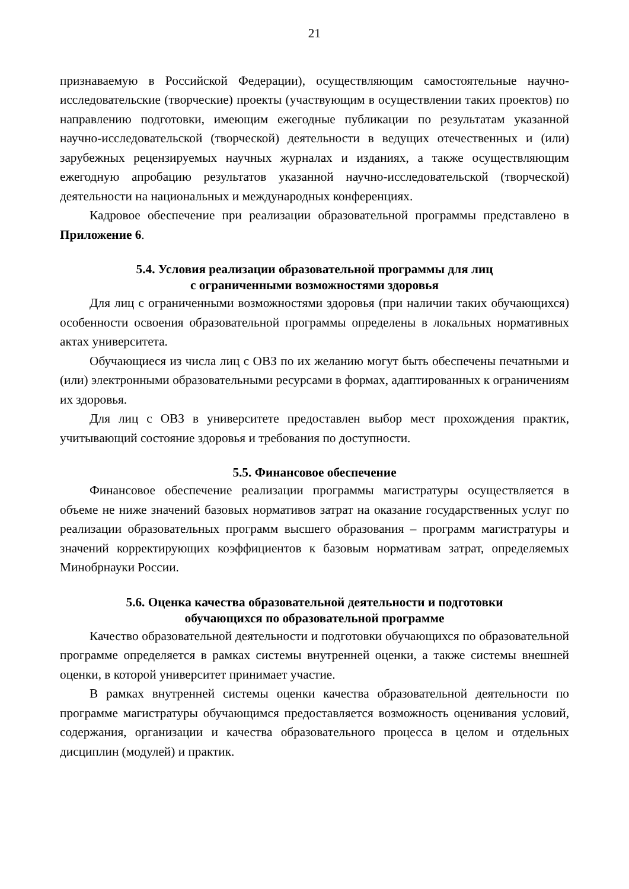21
признаваемую в Российской Федерации), осуществляющим самостоятельные научно-исследовательские (творческие) проекты (участвующим в осуществлении таких проектов) по направлению подготовки, имеющим ежегодные публикации по результатам указанной научно-исследовательской (творческой) деятельности в ведущих отечественных и (или) зарубежных рецензируемых научных журналах и изданиях, а также осуществляющим ежегодную апробацию результатов указанной научно-исследовательской (творческой) деятельности на национальных и международных конференциях.
Кадровое обеспечение при реализации образовательной программы представлено в Приложение 6.
5.4. Условия реализации образовательной программы для лиц
с ограниченными возможностями здоровья
Для лиц с ограниченными возможностями здоровья (при наличии таких обучающихся) особенности освоения образовательной программы определены в локальных нормативных актах университета.
Обучающиеся из числа лиц с ОВЗ по их желанию могут быть обеспечены печатными и (или) электронными образовательными ресурсами в формах, адаптированных к ограничениям их здоровья.
Для лиц с ОВЗ в университете предоставлен выбор мест прохождения практик, учитывающий состояние здоровья и требования по доступности.
5.5. Финансовое обеспечение
Финансовое обеспечение реализации программы магистратуры осуществляется в объеме не ниже значений базовых нормативов затрат на оказание государственных услуг по реализации образовательных программ высшего образования – программ магистратуры и значений корректирующих коэффициентов к базовым нормативам затрат, определяемых Минобрнауки России.
5.6. Оценка качества образовательной деятельности и подготовки
обучающихся по образовательной программе
Качество образовательной деятельности и подготовки обучающихся по образовательной программе определяется в рамках системы внутренней оценки, а также системы внешней оценки, в которой университет принимает участие.
В рамках внутренней системы оценки качества образовательной деятельности по программе магистратуры обучающимся предоставляется возможность оценивания условий, содержания, организации и качества образовательного процесса в целом и отдельных дисциплин (модулей) и практик.